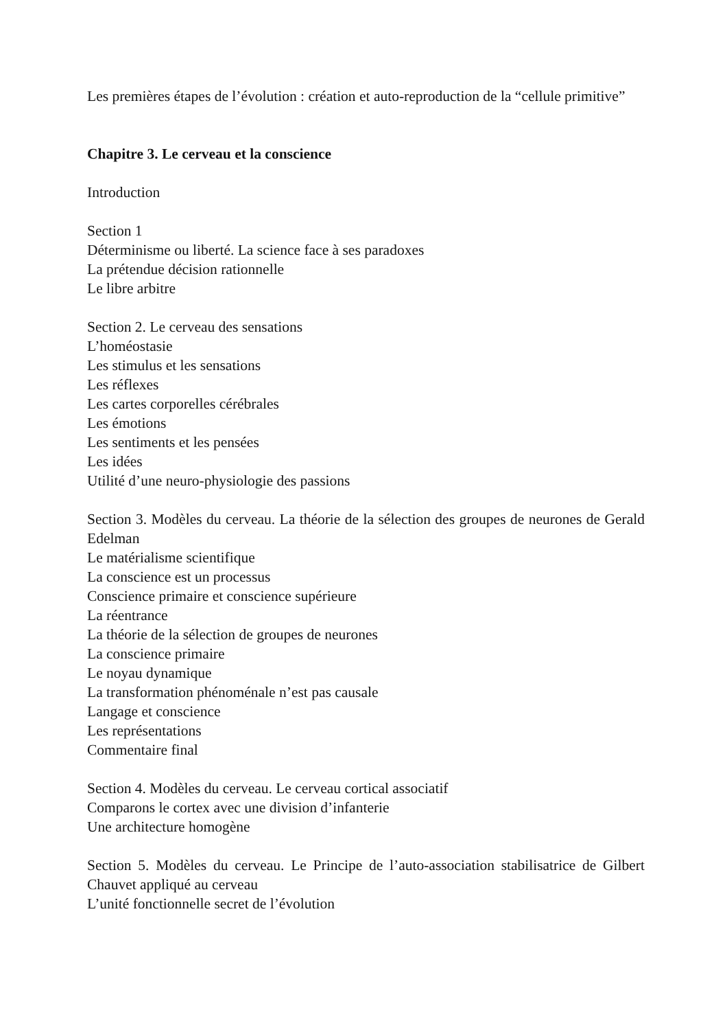Les premières étapes de l’évolution : création et auto-reproduction de la “cellule primitive”
Chapitre 3. Le cerveau et la conscience
Introduction
Section 1
Déterminisme ou liberté. La science face à ses paradoxes
La prétendue décision rationnelle
Le libre arbitre
Section 2. Le cerveau des sensations
L’homéostasie
Les stimulus et les sensations
Les réflexes
Les cartes corporelles cérébrales
Les émotions
Les sentiments et les pensées
Les idées
Utilité d’une neuro-physiologie des passions
Section 3. Modèles du cerveau. La théorie de la sélection des groupes de neurones de Gerald Edelman
Le matérialisme scientifique
La conscience est un processus
Conscience primaire et conscience supérieure
La réentrance
La théorie de la sélection de groupes de neurones
La conscience primaire
Le noyau dynamique
La transformation phénoménale n’est pas causale
Langage et conscience
Les représentations
Commentaire final
Section 4. Modèles du cerveau. Le cerveau cortical associatif
Comparons le cortex avec une division d’infanterie
Une architecture homogène
Section 5. Modèles du cerveau. Le Principe de l’auto-association stabilisatrice de Gilbert Chauvet appliqué au cerveau
L’unité fonctionnelle secret de l’évolution